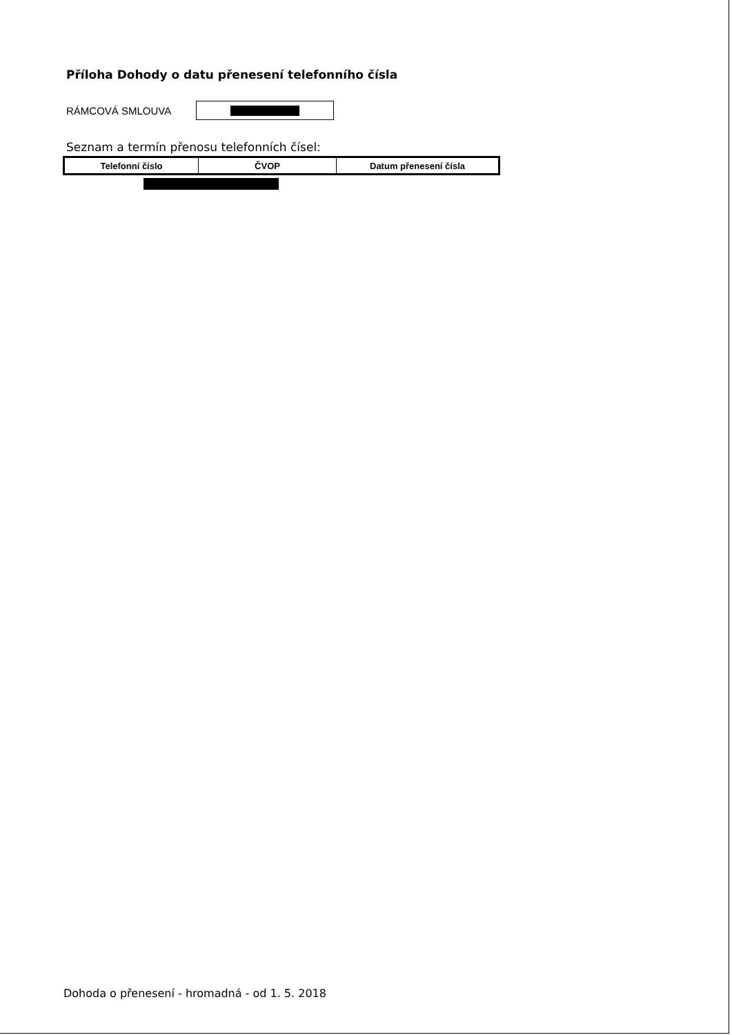Příloha Dohody o datu přenesení telefonního čísla
RÁMCOVÁ SMLOUVA
Seznam a termín přenosu telefonních čísel:
| Telefonní číslo | ČVOP | Datum přenesení čísla |
| --- | --- | --- |
Dohoda o přenesení - hromadná - od 1. 5. 2018